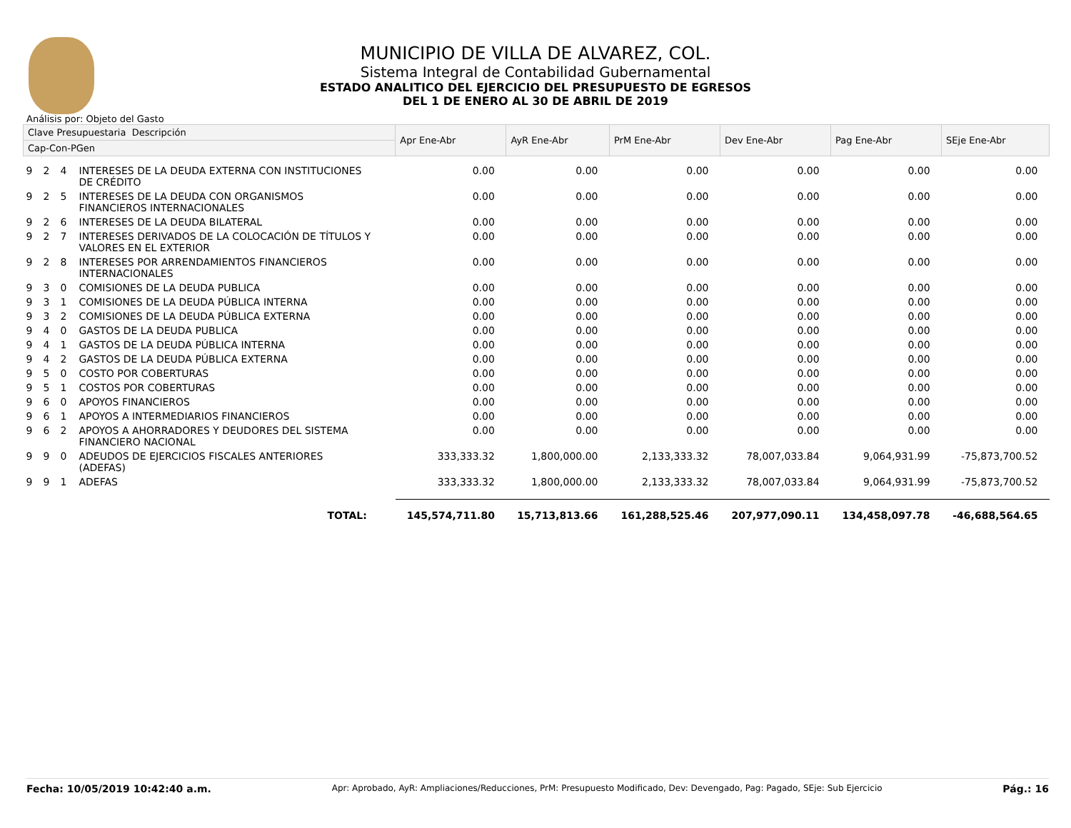MUNICIPIO DE VILLA DE ALVAREZ, COL.
Sistema Integral de Contabilidad Gubernamental
ESTADO ANALITICO DEL EJERCICIO DEL PRESUPUESTO DE EGRESOS
DEL 1 DE ENERO AL 30 DE ABRIL DE 2019
Análisis por: Objeto del Gasto
| Clave Presupuestaria Descripción | | | | Apr Ene-Abr | AyR Ene-Abr | PrM Ene-Abr | Dev Ene-Abr | Pag Ene-Abr | SEje Ene-Abr |
| --- | --- | --- | --- | --- | --- | --- | --- | --- | --- |
| Cap-Con-PGen | | | | | | | | | |
| 9 | 2 | 4 | INTERESES DE LA DEUDA EXTERNA CON INSTITUCIONES DE CRÉDITO | 0.00 | 0.00 | 0.00 | 0.00 | 0.00 | 0.00 |
| 9 | 2 | 5 | INTERESES DE LA DEUDA CON ORGANISMOS FINANCIEROS INTERNACIONALES | 0.00 | 0.00 | 0.00 | 0.00 | 0.00 | 0.00 |
| 9 | 2 | 6 | INTERESES DE LA DEUDA BILATERAL | 0.00 | 0.00 | 0.00 | 0.00 | 0.00 | 0.00 |
| 9 | 2 | 7 | INTERESES DERIVADOS DE LA COLOCACIÓN DE TÍTULOS Y VALORES EN EL EXTERIOR | 0.00 | 0.00 | 0.00 | 0.00 | 0.00 | 0.00 |
| 9 | 2 | 8 | INTERESES POR ARRENDAMIENTOS FINANCIEROS INTERNACIONALES | 0.00 | 0.00 | 0.00 | 0.00 | 0.00 | 0.00 |
| 9 | 3 | 0 | COMISIONES DE LA DEUDA PUBLICA | 0.00 | 0.00 | 0.00 | 0.00 | 0.00 | 0.00 |
| 9 | 3 | 1 | COMISIONES DE LA DEUDA PÚBLICA INTERNA | 0.00 | 0.00 | 0.00 | 0.00 | 0.00 | 0.00 |
| 9 | 3 | 2 | COMISIONES DE LA DEUDA PÚBLICA EXTERNA | 0.00 | 0.00 | 0.00 | 0.00 | 0.00 | 0.00 |
| 9 | 4 | 0 | GASTOS DE LA DEUDA PUBLICA | 0.00 | 0.00 | 0.00 | 0.00 | 0.00 | 0.00 |
| 9 | 4 | 1 | GASTOS DE LA DEUDA PÚBLICA INTERNA | 0.00 | 0.00 | 0.00 | 0.00 | 0.00 | 0.00 |
| 9 | 4 | 2 | GASTOS DE LA DEUDA PÚBLICA EXTERNA | 0.00 | 0.00 | 0.00 | 0.00 | 0.00 | 0.00 |
| 9 | 5 | 0 | COSTO POR COBERTURAS | 0.00 | 0.00 | 0.00 | 0.00 | 0.00 | 0.00 |
| 9 | 5 | 1 | COSTOS POR COBERTURAS | 0.00 | 0.00 | 0.00 | 0.00 | 0.00 | 0.00 |
| 9 | 6 | 0 | APOYOS FINANCIEROS | 0.00 | 0.00 | 0.00 | 0.00 | 0.00 | 0.00 |
| 9 | 6 | 1 | APOYOS A INTERMEDIARIOS FINANCIEROS | 0.00 | 0.00 | 0.00 | 0.00 | 0.00 | 0.00 |
| 9 | 6 | 2 | APOYOS A AHORRADORES Y DEUDORES DEL SISTEMA FINANCIERO NACIONAL | 0.00 | 0.00 | 0.00 | 0.00 | 0.00 | 0.00 |
| 9 | 9 | 0 | ADEUDOS DE EJERCICIOS FISCALES ANTERIORES (ADEFAS) | 333,333.32 | 1,800,000.00 | 2,133,333.32 | 78,007,033.84 | 9,064,931.99 | -75,873,700.52 |
| 9 | 9 | 1 | ADEFAS | 333,333.32 | 1,800,000.00 | 2,133,333.32 | 78,007,033.84 | 9,064,931.99 | -75,873,700.52 |
| TOTAL: | | | | 145,574,711.80 | 15,713,813.66 | 161,288,525.46 | 207,977,090.11 | 134,458,097.78 | -46,688,564.65 |
Fecha: 10/05/2019 10:42:40 a.m. Apr: Aprobado, AyR: Ampliaciones/Reducciones, PrM: Presupuesto Modificado, Dev: Devengado, Pag: Pagado, SEje: Sub Ejercicio Pág.: 16